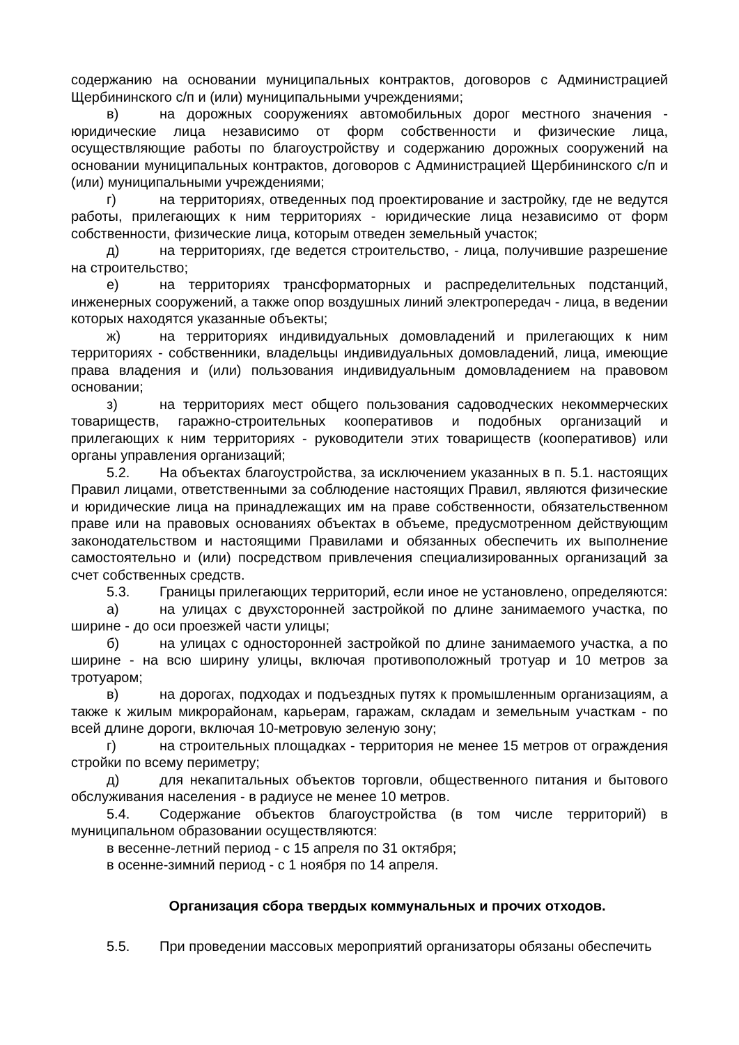содержанию на основании муниципальных контрактов, договоров с Администрацией Щербининского с/п и (или) муниципальными учреждениями;
в) на дорожных сооружениях автомобильных дорог местного значения - юридические лица независимо от форм собственности и физические лица, осуществляющие работы по благоустройству и содержанию дорожных сооружений на основании муниципальных контрактов, договоров с Администрацией Щербининского с/п и (или) муниципальными учреждениями;
г) на территориях, отведенных под проектирование и застройку, где не ведутся работы, прилегающих к ним территориях - юридические лица независимо от форм собственности, физические лица, которым отведен земельный участок;
д) на территориях, где ведется строительство, - лица, получившие разрешение на строительство;
е) на территориях трансформаторных и распределительных подстанций, инженерных сооружений, а также опор воздушных линий электропередач - лица, в ведении которых находятся указанные объекты;
ж) на территориях индивидуальных домовладений и прилегающих к ним территориях - собственники, владельцы индивидуальных домовладений, лица, имеющие права владения и (или) пользования индивидуальным домовладением на правовом основании;
з) на территориях мест общего пользования садоводческих некоммерческих товариществ, гаражно-строительных кооперативов и подобных организаций и прилегающих к ним территориях - руководители этих товариществ (кооперативов) или органы управления организаций;
5.2. На объектах благоустройства, за исключением указанных в п. 5.1. настоящих Правил лицами, ответственными за соблюдение настоящих Правил, являются физические и юридические лица на принадлежащих им на праве собственности, обязательственном праве или на правовых основаниях объектах в объеме, предусмотренном действующим законодательством и настоящими Правилами и обязанных обеспечить их выполнение самостоятельно и (или) посредством привлечения специализированных организаций за счет собственных средств.
5.3. Границы прилегающих территорий, если иное не установлено, определяются:
а) на улицах с двухсторонней застройкой по длине занимаемого участка, по ширине - до оси проезжей части улицы;
б) на улицах с односторонней застройкой по длине занимаемого участка, а по ширине - на всю ширину улицы, включая противоположный тротуар и 10 метров за тротуаром;
в) на дорогах, подходах и подъездных путях к промышленным организациям, а также к жилым микрорайонам, карьерам, гаражам, складам и земельным участкам - по всей длине дороги, включая 10-метровую зеленую зону;
г) на строительных площадках - территория не менее 15 метров от ограждения стройки по всему периметру;
д) для некапитальных объектов торговли, общественного питания и бытового обслуживания населения - в радиусе не менее 10 метров.
5.4. Содержание объектов благоустройства (в том числе территорий) в муниципальном образовании осуществляются:
в весенне-летний период - с 15 апреля по 31 октября;
в осенне-зимний период - с 1 ноября по 14 апреля.
Организация сбора твердых коммунальных и прочих отходов.
5.5. При проведении массовых мероприятий организаторы обязаны обеспечить